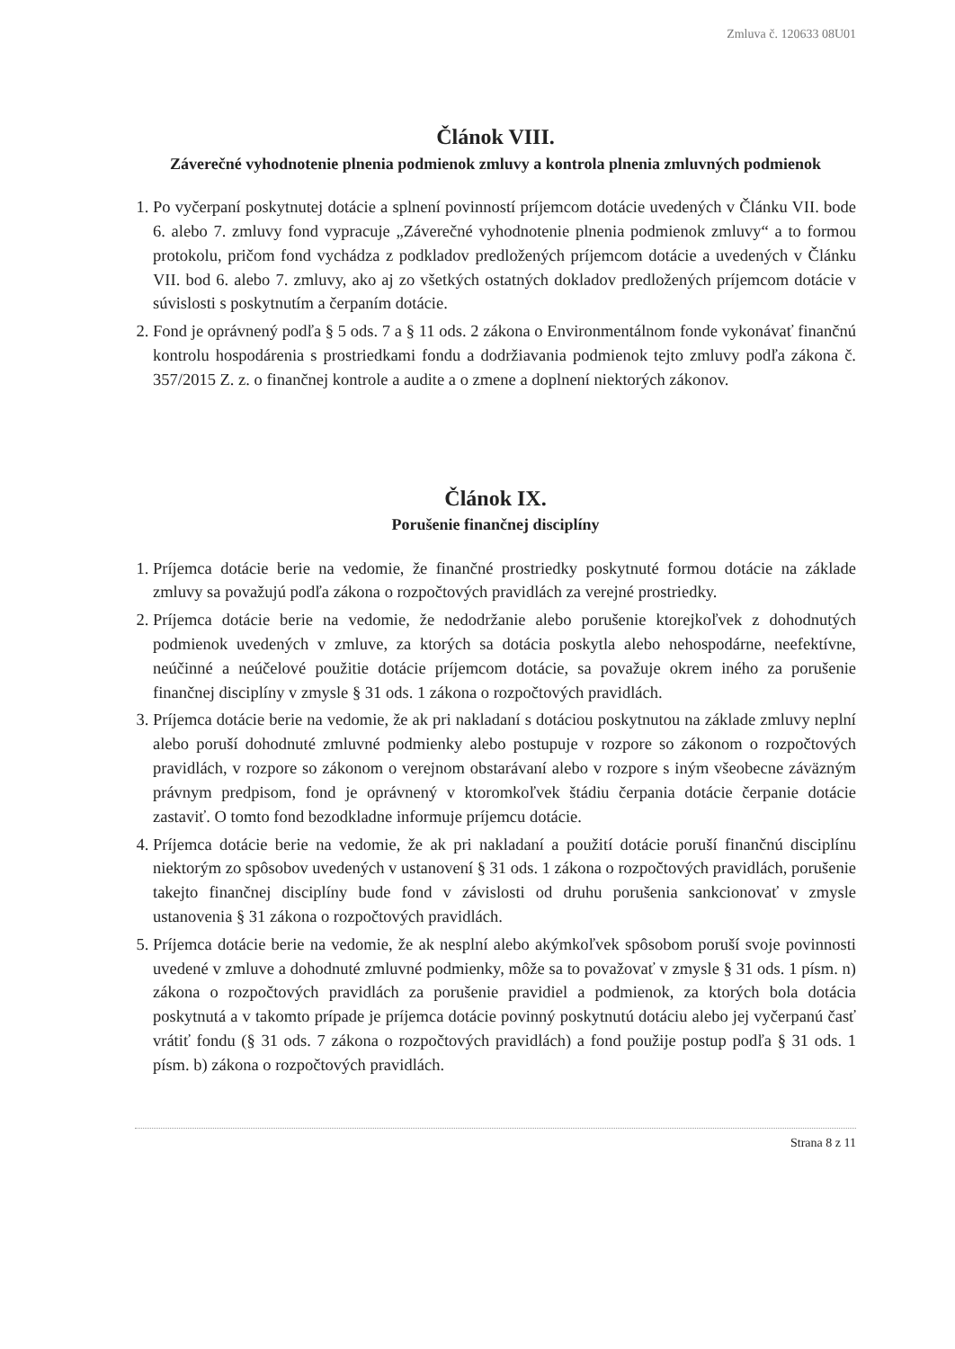Zmluva č. 120633 08U01
Článok VIII.
Záverečné vyhodnotenie plnenia podmienok zmluvy a kontrola plnenia zmluvných podmienok
1. Po vyčerpaní poskytnutej dotácie a splnení povinností príjemcom dotácie uvedených v Článku VII. bode 6. alebo 7. zmluvy fond vypracuje „Záverečné vyhodnotenie plnenia podmienok zmluvy“ a to formou protokolu, pričom fond vychádza z podkladov predložených príjemcom dotácie a uvedených v Článku VII. bod 6. alebo 7. zmluvy, ako aj zo všetkých ostatných dokladov predložených príjemcom dotácie v súvislosti s poskytnutím a čerpaním dotácie.
2. Fond je oprávnený podľa § 5 ods. 7 a § 11 ods. 2 zákona o Environmentálnom fonde vykonávať finančnú kontrolu hospodárenia s prostriedkami fondu a dodržiavania podmienok tejto zmluvy podľa zákona č. 357/2015 Z. z. o finančnej kontrole a audite a o zmene a doplnení niektorých zákonov.
Článok IX.
Porušenie finančnej disciplíny
1. Príjemca dotácie berie na vedomie, že finančné prostriedky poskytnuté formou dotácie na základe zmluvy sa považujú podľa zákona o rozpočtových pravidlách za verejné prostriedky.
2. Príjemca dotácie berie na vedomie, že nedodržanie alebo porušenie ktorejkoľvek z dohodnutých podmienok uvedených v zmluve, za ktorých sa dotácia poskytla alebo nehospodárne, neefektívne, neúčinné a neúčelové použitie dotácie príjemcom dotácie, sa považuje okrem iného za porušenie finančnej disciplíny v zmysle § 31 ods. 1 zákona o rozpočtových pravidlách.
3. Príjemca dotácie berie na vedomie, že ak pri nakladaní s dotáciou poskytnutou na základe zmluvy neplní alebo poruší dohodnuté zmluvné podmienky alebo postupuje v rozpore so zákonom o rozpočtových pravidlách, v rozpore so zákonom o verejnom obstarávaní alebo v rozpore s iným všeobecne záväzným právnym predpisom, fond je oprávnený v ktoromkoľvek štádiu čerpania dotácie čerpanie dotácie zastaviť. O tomto fond bezodkladne informuje príjemcu dotácie.
4. Príjemca dotácie berie na vedomie, že ak pri nakladaní a použití dotácie poruší finančnú disciplínu niektorým zo spôsobov uvedených v ustanovení § 31 ods. 1 zákona o rozpočtových pravidlách, porušenie takejto finančnej disciplíny bude fond v závislosti od druhu porušenia sankcionovať v zmysle ustanovenia § 31 zákona o rozpočtových pravidlách.
5. Príjemca dotácie berie na vedomie, že ak nesplní alebo akýmkoľvek spôsobom poruší svoje povinnosti uvedené v zmluve a dohodnuté zmluvné podmienky, môže sa to považovať v zmysle § 31 ods. 1 písm. n) zákona o rozpočtových pravidlách za porušenie pravidiel a podmienok, za ktorých bola dotácia poskytnutá a v takomto prípade je príjemca dotácie povinný poskytnutú dotáciu alebo jej vyčerpanú časť vrátiť fondu (§ 31 ods. 7 zákona o rozpočtových pravidlách) a fond použije postup podľa § 31 ods. 1 písm. b) zákona o rozpočtových pravidlách.
Strana 8 z 11